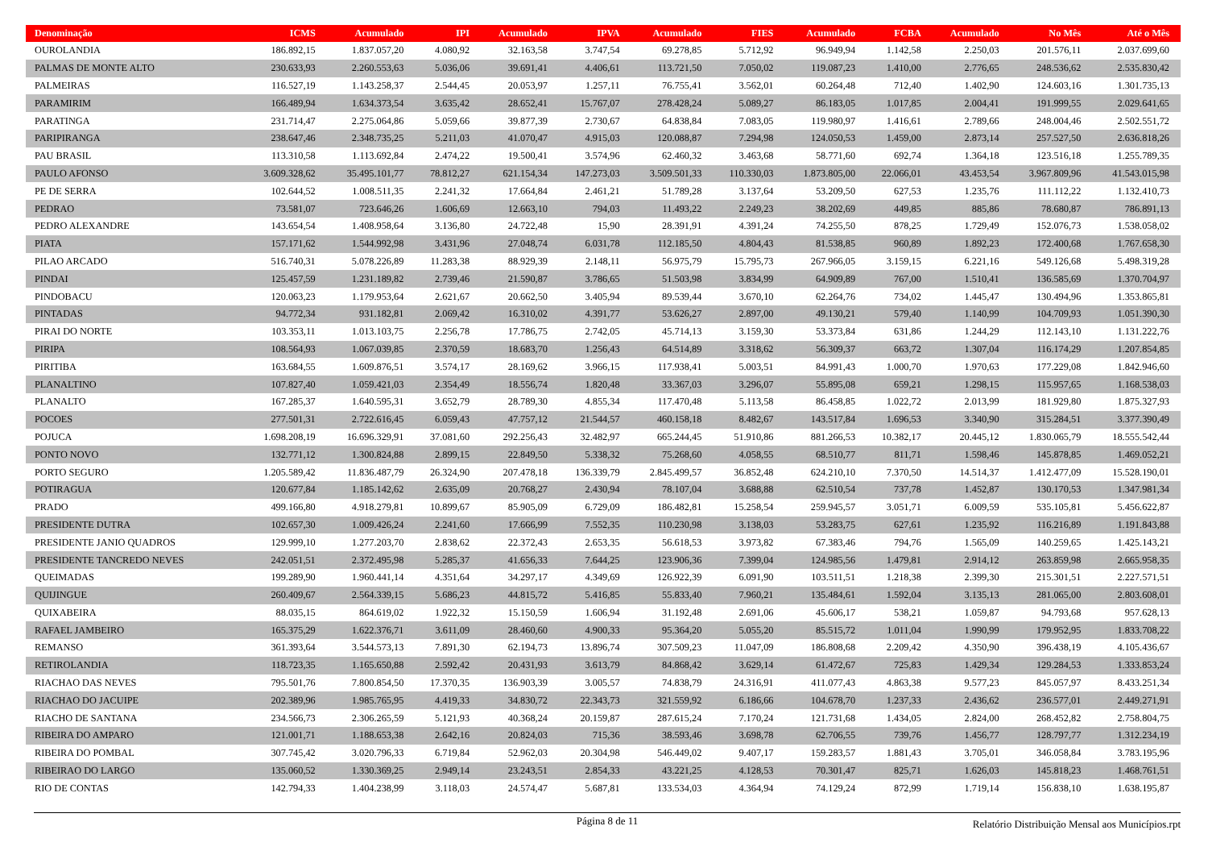| Denominação | ICMS | Acumulado | IPI | Acumulado | IPVA | Acumulado | FIES | Acumulado | FCBA | Acumulado | No Mês | Até o Mês |
| --- | --- | --- | --- | --- | --- | --- | --- | --- | --- | --- | --- | --- |
| OUROLANDIA | 186.892,15 | 1.837.057,20 | 4.080,92 | 32.163,58 | 3.747,54 | 69.278,85 | 5.712,92 | 96.949,94 | 1.142,58 | 2.250,03 | 201.576,11 | 2.037.699,60 |
| PALMAS DE MONTE ALTO | 230.633,93 | 2.260.553,63 | 5.036,06 | 39.691,41 | 4.406,61 | 113.721,50 | 7.050,02 | 119.087,23 | 1.410,00 | 2.776,65 | 248.536,62 | 2.535.830,42 |
| PALMEIRAS | 116.527,19 | 1.143.258,37 | 2.544,45 | 20.053,97 | 1.257,11 | 76.755,41 | 3.562,01 | 60.264,48 | 712,40 | 1.402,90 | 124.603,16 | 1.301.735,13 |
| PARAMIRIM | 166.489,94 | 1.634.373,54 | 3.635,42 | 28.652,41 | 15.767,07 | 278.428,24 | 5.089,27 | 86.183,05 | 1.017,85 | 2.004,41 | 191.999,55 | 2.029.641,65 |
| PARATINGA | 231.714,47 | 2.275.064,86 | 5.059,66 | 39.877,39 | 2.730,67 | 64.838,84 | 7.083,05 | 119.980,97 | 1.416,61 | 2.789,66 | 248.004,46 | 2.502.551,72 |
| PARIPIRANGA | 238.647,46 | 2.348.735,25 | 5.211,03 | 41.070,47 | 4.915,03 | 120.088,87 | 7.294,98 | 124.050,53 | 1.459,00 | 2.873,14 | 257.527,50 | 2.636.818,26 |
| PAU BRASIL | 113.310,58 | 1.113.692,84 | 2.474,22 | 19.500,41 | 3.574,96 | 62.460,32 | 3.463,68 | 58.771,60 | 692,74 | 1.364,18 | 123.516,18 | 1.255.789,35 |
| PAULO AFONSO | 3.609.328,62 | 35.495.101,77 | 78.812,27 | 621.154,34 | 147.273,03 | 3.509.501,33 | 110.330,03 | 1.873.805,00 | 22.066,01 | 43.453,54 | 3.967.809,96 | 41.543.015,98 |
| PE DE SERRA | 102.644,52 | 1.008.511,35 | 2.241,32 | 17.664,84 | 2.461,21 | 51.789,28 | 3.137,64 | 53.209,50 | 627,53 | 1.235,76 | 111.112,22 | 1.132.410,73 |
| PEDRAO | 73.581,07 | 723.646,26 | 1.606,69 | 12.663,10 | 794,03 | 11.493,22 | 2.249,23 | 38.202,69 | 449,85 | 885,86 | 78.680,87 | 786.891,13 |
| PEDRO ALEXANDRE | 143.654,54 | 1.408.958,64 | 3.136,80 | 24.722,48 | 15,90 | 28.391,91 | 4.391,24 | 74.255,50 | 878,25 | 1.729,49 | 152.076,73 | 1.538.058,02 |
| PIATA | 157.171,62 | 1.544.992,98 | 3.431,96 | 27.048,74 | 6.031,78 | 112.185,50 | 4.804,43 | 81.538,85 | 960,89 | 1.892,23 | 172.400,68 | 1.767.658,30 |
| PILAO ARCADO | 516.740,31 | 5.078.226,89 | 11.283,38 | 88.929,39 | 2.148,11 | 56.975,79 | 15.795,73 | 267.966,05 | 3.159,15 | 6.221,16 | 549.126,68 | 5.498.319,28 |
| PINDAI | 125.457,59 | 1.231.189,82 | 2.739,46 | 21.590,87 | 3.786,65 | 51.503,98 | 3.834,99 | 64.909,89 | 767,00 | 1.510,41 | 136.585,69 | 1.370.704,97 |
| PINDOBACU | 120.063,23 | 1.179.953,64 | 2.621,67 | 20.662,50 | 3.405,94 | 89.539,44 | 3.670,10 | 62.264,76 | 734,02 | 1.445,47 | 130.494,96 | 1.353.865,81 |
| PINTADAS | 94.772,34 | 931.182,81 | 2.069,42 | 16.310,02 | 4.391,77 | 53.626,27 | 2.897,00 | 49.130,21 | 579,40 | 1.140,99 | 104.709,93 | 1.051.390,30 |
| PIRAI DO NORTE | 103.353,11 | 1.013.103,75 | 2.256,78 | 17.786,75 | 2.742,05 | 45.714,13 | 3.159,30 | 53.373,84 | 631,86 | 1.244,29 | 112.143,10 | 1.131.222,76 |
| PIRIPA | 108.564,93 | 1.067.039,85 | 2.370,59 | 18.683,70 | 1.256,43 | 64.514,89 | 3.318,62 | 56.309,37 | 663,72 | 1.307,04 | 116.174,29 | 1.207.854,85 |
| PIRITIBA | 163.684,55 | 1.609.876,51 | 3.574,17 | 28.169,62 | 3.966,15 | 117.938,41 | 5.003,51 | 84.991,43 | 1.000,70 | 1.970,63 | 177.229,08 | 1.842.946,60 |
| PLANALTINO | 107.827,40 | 1.059.421,03 | 2.354,49 | 18.556,74 | 1.820,48 | 33.367,03 | 3.296,07 | 55.895,08 | 659,21 | 1.298,15 | 115.957,65 | 1.168.538,03 |
| PLANALTO | 167.285,37 | 1.640.595,31 | 3.652,79 | 28.789,30 | 4.855,34 | 117.470,48 | 5.113,58 | 86.458,85 | 1.022,72 | 2.013,99 | 181.929,80 | 1.875.327,93 |
| POCOES | 277.501,31 | 2.722.616,45 | 6.059,43 | 47.757,12 | 21.544,57 | 460.158,18 | 8.482,67 | 143.517,84 | 1.696,53 | 3.340,90 | 315.284,51 | 3.377.390,49 |
| POJUCA | 1.698.208,19 | 16.696.329,91 | 37.081,60 | 292.256,43 | 32.482,97 | 665.244,45 | 51.910,86 | 881.266,53 | 10.382,17 | 20.445,12 | 1.830.065,79 | 18.555.542,44 |
| PONTO NOVO | 132.771,12 | 1.300.824,88 | 2.899,15 | 22.849,50 | 5.338,32 | 75.268,60 | 4.058,55 | 68.510,77 | 811,71 | 1.598,46 | 145.878,85 | 1.469.052,21 |
| PORTO SEGURO | 1.205.589,42 | 11.836.487,79 | 26.324,90 | 207.478,18 | 136.339,79 | 2.845.499,57 | 36.852,48 | 624.210,10 | 7.370,50 | 14.514,37 | 1.412.477,09 | 15.528.190,01 |
| POTIRAGUA | 120.677,84 | 1.185.142,62 | 2.635,09 | 20.768,27 | 2.430,94 | 78.107,04 | 3.688,88 | 62.510,54 | 737,78 | 1.452,87 | 130.170,53 | 1.347.981,34 |
| PRADO | 499.166,80 | 4.918.279,81 | 10.899,67 | 85.905,09 | 6.729,09 | 186.482,81 | 15.258,54 | 259.945,57 | 3.051,71 | 6.009,59 | 535.105,81 | 5.456.622,87 |
| PRESIDENTE DUTRA | 102.657,30 | 1.009.426,24 | 2.241,60 | 17.666,99 | 7.552,35 | 110.230,98 | 3.138,03 | 53.283,75 | 627,61 | 1.235,92 | 116.216,89 | 1.191.843,88 |
| PRESIDENTE JANIO QUADROS | 129.999,10 | 1.277.203,70 | 2.838,62 | 22.372,43 | 2.653,35 | 56.618,53 | 3.973,82 | 67.383,46 | 794,76 | 1.565,09 | 140.259,65 | 1.425.143,21 |
| PRESIDENTE TANCREDO NEVES | 242.051,51 | 2.372.495,98 | 5.285,37 | 41.656,33 | 7.644,25 | 123.906,36 | 7.399,04 | 124.985,56 | 1.479,81 | 2.914,12 | 263.859,98 | 2.665.958,35 |
| QUEIMADAS | 199.289,90 | 1.960.441,14 | 4.351,64 | 34.297,17 | 4.349,69 | 126.922,39 | 6.091,90 | 103.511,51 | 1.218,38 | 2.399,30 | 215.301,51 | 2.227.571,51 |
| QUIJINGUE | 260.409,67 | 2.564.339,15 | 5.686,23 | 44.815,72 | 5.416,85 | 55.833,40 | 7.960,21 | 135.484,61 | 1.592,04 | 3.135,13 | 281.065,00 | 2.803.608,01 |
| QUIXABEIRA | 88.035,15 | 864.619,02 | 1.922,32 | 15.150,59 | 1.606,94 | 31.192,48 | 2.691,06 | 45.606,17 | 538,21 | 1.059,87 | 94.793,68 | 957.628,13 |
| RAFAEL JAMBEIRO | 165.375,29 | 1.622.376,71 | 3.611,09 | 28.460,60 | 4.900,33 | 95.364,20 | 5.055,20 | 85.515,72 | 1.011,04 | 1.990,99 | 179.952,95 | 1.833.708,22 |
| REMANSO | 361.393,64 | 3.544.573,13 | 7.891,30 | 62.194,73 | 13.896,74 | 307.509,23 | 11.047,09 | 186.808,68 | 2.209,42 | 4.350,90 | 396.438,19 | 4.105.436,67 |
| RETIROLANDIA | 118.723,35 | 1.165.650,88 | 2.592,42 | 20.431,93 | 3.613,79 | 84.868,42 | 3.629,14 | 61.472,67 | 725,83 | 1.429,34 | 129.284,53 | 1.333.853,24 |
| RIACHAO DAS NEVES | 795.501,76 | 7.800.854,50 | 17.370,35 | 136.903,39 | 3.005,57 | 74.838,79 | 24.316,91 | 411.077,43 | 4.863,38 | 9.577,23 | 845.057,97 | 8.433.251,34 |
| RIACHAO DO JACUIPE | 202.389,96 | 1.985.765,95 | 4.419,33 | 34.830,72 | 22.343,73 | 321.559,92 | 6.186,66 | 104.678,70 | 1.237,33 | 2.436,62 | 236.577,01 | 2.449.271,91 |
| RIACHO DE SANTANA | 234.566,73 | 2.306.265,59 | 5.121,93 | 40.368,24 | 20.159,87 | 287.615,24 | 7.170,24 | 121.731,68 | 1.434,05 | 2.824,00 | 268.452,82 | 2.758.804,75 |
| RIBEIRA DO AMPARO | 121.001,71 | 1.188.653,38 | 2.642,16 | 20.824,03 | 715,36 | 38.593,46 | 3.698,78 | 62.706,55 | 739,76 | 1.456,77 | 128.797,77 | 1.312.234,19 |
| RIBEIRA DO POMBAL | 307.745,42 | 3.020.796,33 | 6.719,84 | 52.962,03 | 20.304,98 | 546.449,02 | 9.407,17 | 159.283,57 | 1.881,43 | 3.705,01 | 346.058,84 | 3.783.195,96 |
| RIBEIRAO DO LARGO | 135.060,52 | 1.330.369,25 | 2.949,14 | 23.243,51 | 2.854,33 | 43.221,25 | 4.128,53 | 70.301,47 | 825,71 | 1.626,03 | 145.818,23 | 1.468.761,51 |
| RIO DE CONTAS | 142.794,33 | 1.404.238,99 | 3.118,03 | 24.574,47 | 5.687,81 | 133.534,03 | 4.364,94 | 74.129,24 | 872,99 | 1.719,14 | 156.838,10 | 1.638.195,87 |
Página 8 de 11
Relatório Distribuição Mensal aos Municípios.rpt